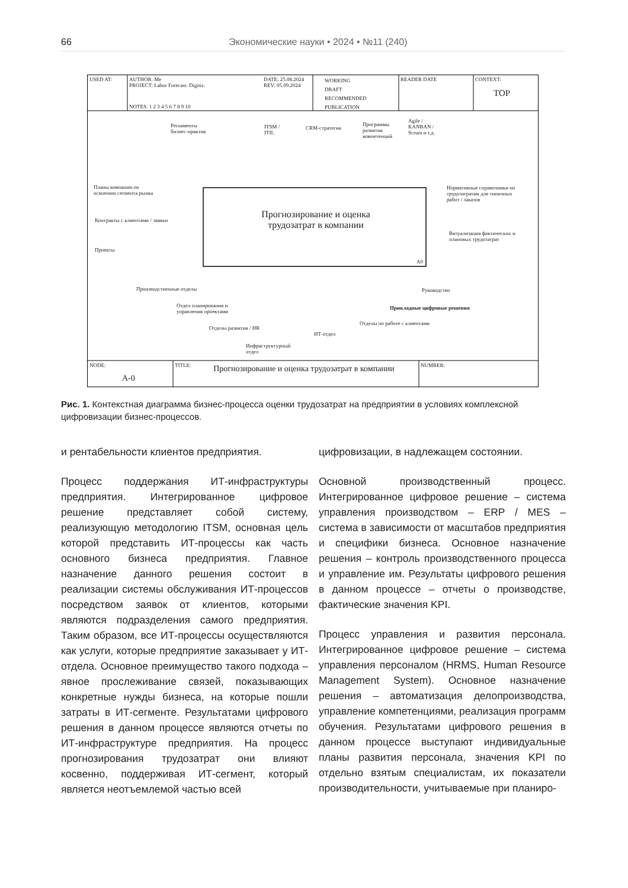66
Экономические науки • 2024 • №11 (240)
USED AT:
AUTHOR: Me
PROJECT: Labor Forecast. Digitiz.
NOTES: 1 2 3 4 5 6 7 8 9 10
DATE: 25.08.2024
REV: 05.09.2024
WORKING
DRAFT
RECOMMENDED
PUBLICATION
READER DATE CONTEXT:
TOP
Регламенты
бизнес-практик
ITSM /
ITIL
CRM-стратегия
Программы
развития
компетенций
Agile /
KANBAN /
Scrum и т.д.
Планы компании по
освоению сегмента рынка
Контракты с клиентами / заявки
Проекты
Прогнозирование и оценка трудозатрат в компании
A0
Нормативные справочники по
трудозатратам для типичных
работ / заказов
Визуализация фактических и
плановых трудозатрат
Производственные отделы
Отдел планирования и
управления проектами
Отделы развития / HR
Инфраструктурный
отдел
ИТ-отдел
Отделы по работе с клиентами
Прикладные цифровые решения
Руководство
NODE:
A-0
TITLE:
Прогнозирование и оценка трудозатрат в компании
NUMBER:
Рис. 1. Контекстная диаграмма бизнес-процесса оценки трудозатрат на предприятии в условиях комплексной цифровизации бизнес-процессов.
и рентабельности клиентов предприятия.
Процесс поддержания ИТ-инфраструктуры предприятия. Интегрированное цифровое решение представляет собой систему, реализующую методологию ITSM, основная цель которой представить ИТ-процессы как часть основного бизнеса предприятия. Главное назначение данного решения состоит в реализации системы обслуживания ИТ-процессов посредством заявок от клиентов, которыми являются подразделения самого предприятия. Таким образом, все ИТ-процессы осуществляются как услуги, которые предприятие заказывает у ИТ-отдела. Основное преимущество такого подхода – явное прослеживание связей, показывающих конкретные нужды бизнеса, на которые пошли затраты в ИТ-сегменте. Результатами цифрового решения в данном процессе являются отчеты по ИТ-инфраструктуре предприятия. На процесс прогнозирования трудозатрат они влияют косвенно, поддерживая ИТ-сегмент, который является неотъемлемой частью всей
цифровизации, в надлежащем состоянии.
Основной производственный процесс. Интегрированное цифровое решение – система управления производством – ERP / MES – система в зависимости от масштабов предприятия и специфики бизнеса. Основное назначение решения – контроль производственного процесса и управление им. Результаты цифрового решения в данном процессе – отчеты о производстве, фактические значения KPI.
Процесс управления и развития персонала. Интегрированное цифровое решение – система управления персоналом (HRMS, Human Resource Management System). Основное назначение решения – автоматизация делопроизводства, управление компетенциями, реализация программ обучения. Результатами цифрового решения в данном процессе выступают индивидуальные планы развития персонала, значения KPI по отдельно взятым специалистам, их показатели производительности, учитываемые при планиро-